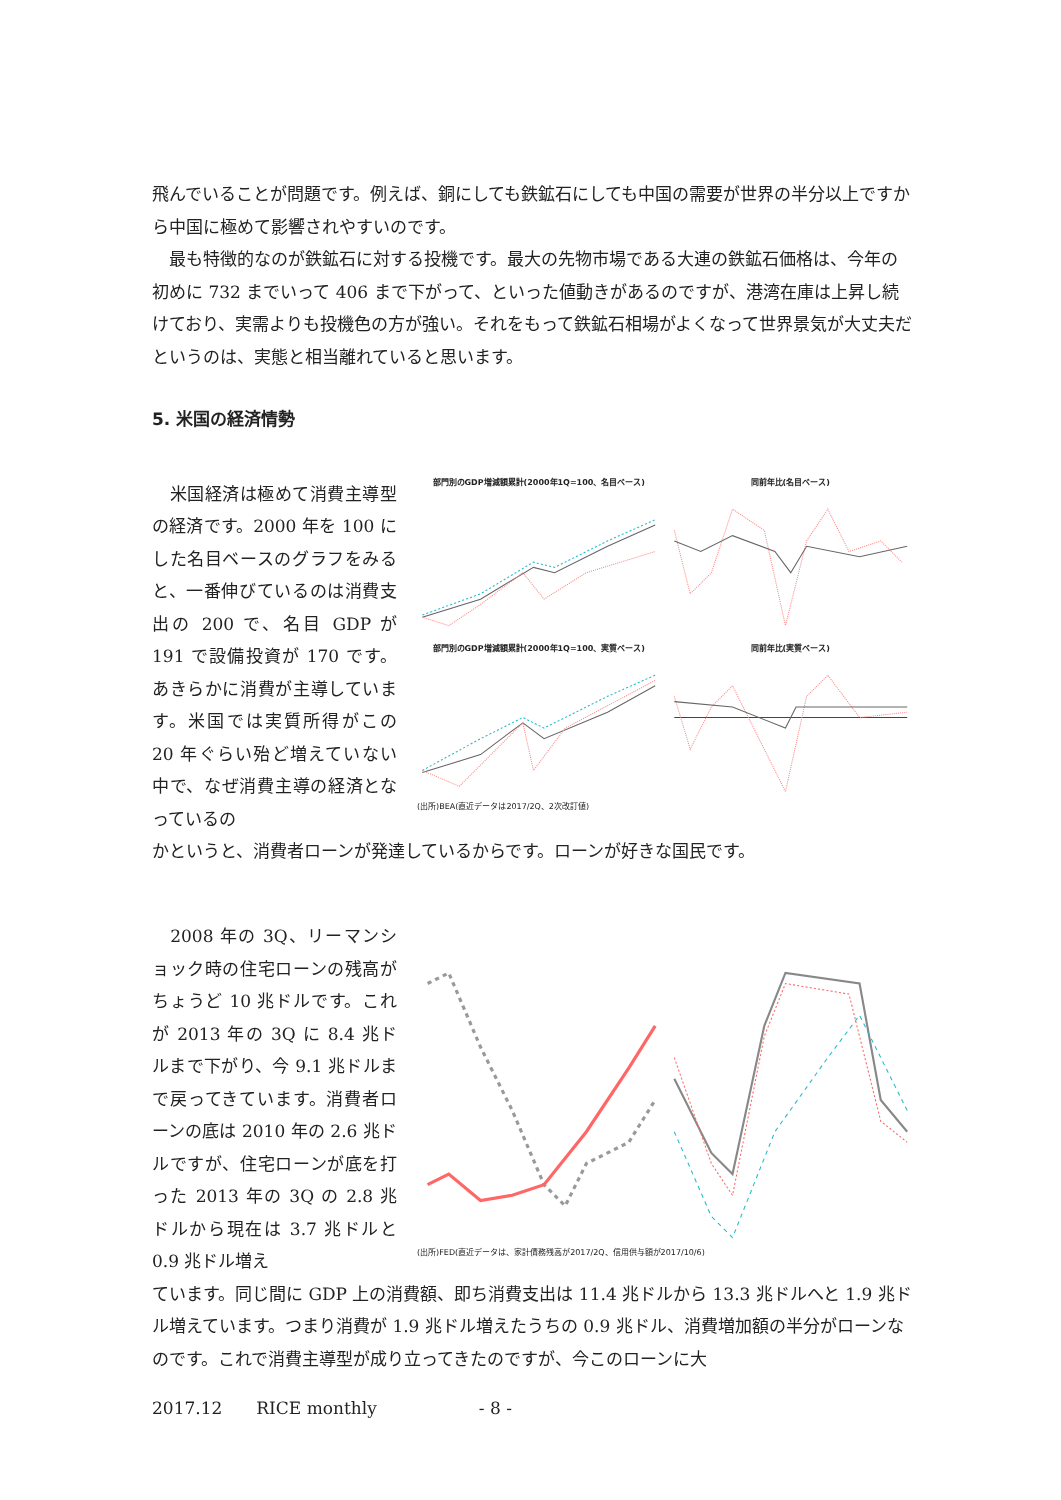飛んでいることが問題です。例えば、銅にしても鉄鉱石にしても中国の需要が世界の半分以上ですから中国に極めて影響されやすいのです。
　最も特徴的なのが鉄鉱石に対する投機です。最大の先物市場である大連の鉄鉱石価格は、今年の初めに 732 までいって 406 まで下がって、といった値動きがあるのですが、港湾在庫は上昇し続けており、実需よりも投機色の方が強い。それをもって鉄鉱石相場がよくなって世界景気が大丈夫だというのは、実態と相当離れていると思います。
5. 米国の経済情勢
　米国経済は極めて消費主導型の経済です。2000 年を 100 にした名目ベースのグラフをみると、一番伸びているのは消費支出の 200 で、名目 GDP が 191 で設備投資が 170 です。あきらかに消費が主導しています。米国では実質所得がこの 20 年ぐらい殆ど増えていない中で、なぜ消費主導の経済となっているの
部門別のGDP増減額累計(2000年1Q=100、名目ベース)
同前年比(名目ベース)
部門別のGDP増減額累計(2000年1Q=100、実質ベース)
同前年比(実質ベース)
(出所)BEA(直近データは2017/2Q、2次改訂値)
かというと、消費者ローンが発達しているからです。ローンが好きな国民です。
　2008 年の 3Q、リーマンショック時の住宅ローンの残高がちょうど 10 兆ドルです。これが 2013 年の 3Q に 8.4 兆ドルまで下がり、今 9.1 兆ドルまで戻ってきています。消費者ローンの底は 2010 年の 2.6 兆ドルですが、住宅ローンが底を打った 2013 年の 3Q の 2.8 兆ドルから現在は 3.7 兆ドルと 0.9 兆ドル増え
(出所)FED(直近データは、家計債務残高が2017/2Q、信用供与額が2017/10/6)
ています。同じ間に GDP 上の消費額、即ち消費支出は 11.4 兆ドルから 13.3 兆ドルへと 1.9 兆ドル増えています。つまり消費が 1.9 兆ドル増えたうちの 0.9 兆ドル、消費増加額の半分がローンなのです。これで消費主導型が成り立ってきたのですが、今このローンに大
2017.12　　RICE monthly　　　　　　- 8 -